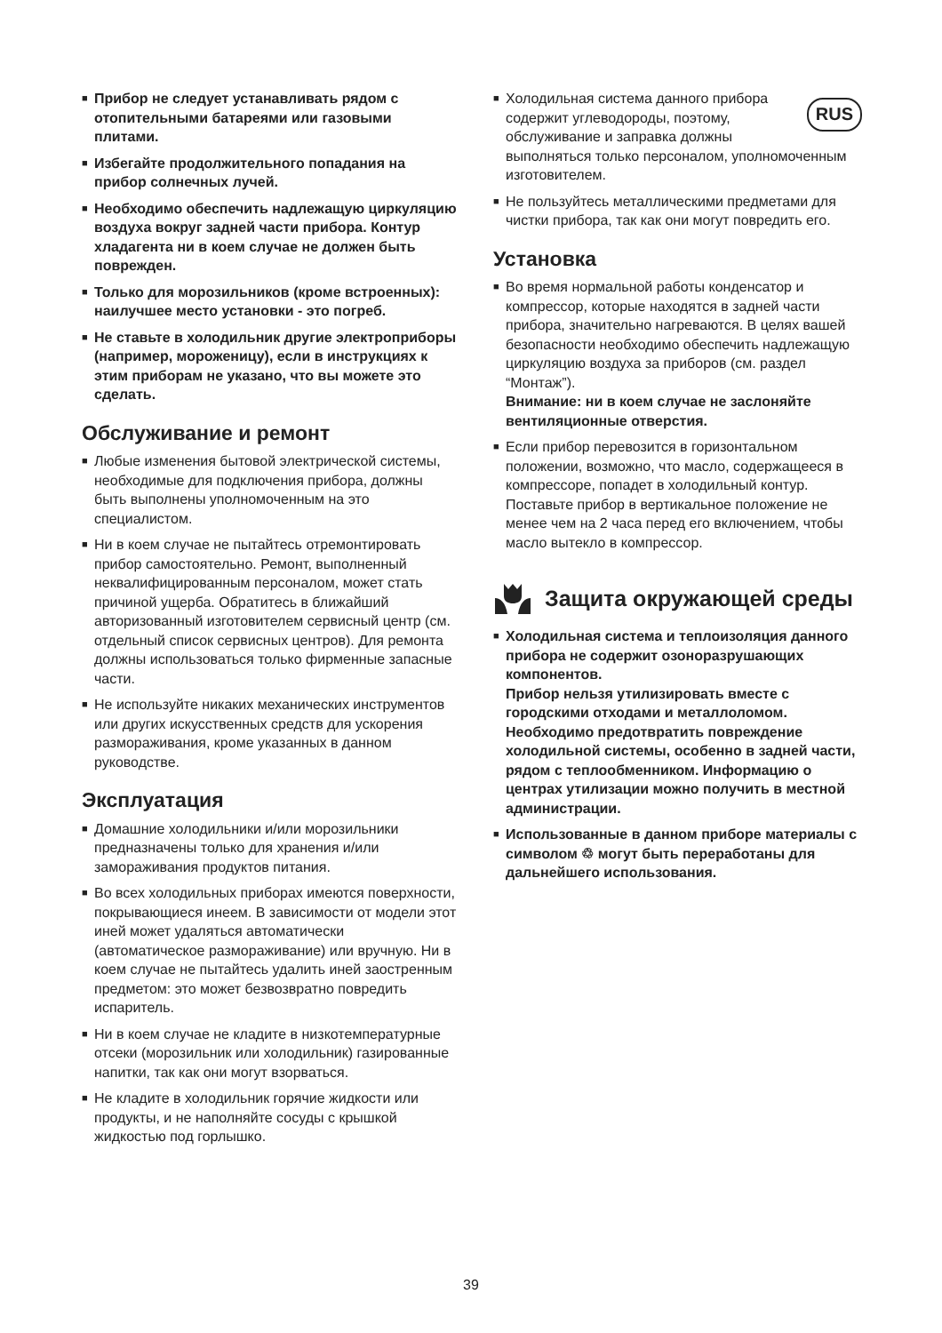■ Прибор не следует устанавливать рядом с отопительными батареями или газовыми плитами.
■ Избегайте продолжительного попадания на прибор солнечных лучей.
■ Необходимо обеспечить надлежащую циркуляцию воздуха вокруг задней части прибора. Контур хладагента ни в коем случае не должен быть поврежден.
■ Только для морозильников (кроме встроенных): наилучшее место установки - это погреб.
■ Не ставьте в холодильник другие электроприборы (например, мороженицу), если в инструкциях к этим приборам не указано, что вы можете это сделать.
Обслуживание и ремонт
■ Любые изменения бытовой электрической системы, необходимые для подключения прибора, должны быть выполнены уполномоченным на это специалистом.
■ Ни в коем случае не пытайтесь отремонтировать прибор самостоятельно. Ремонт, выполненный неквалифицированным персоналом, может стать причиной ущерба. Обратитесь в ближайший авторизованный изготовителем сервисный центр (см. отдельный список сервисных центров). Для ремонта должны использоваться только фирменные запасные части.
■ Не используйте никаких механических инструментов или других искусственных средств для ускорения размораживания, кроме указанных в данном руководстве.
Эксплуатация
■ Домашние холодильники и/или морозильники предназначены только для хранения и/или замораживания продуктов питания.
■ Во всех холодильных приборах имеются поверхности, покрывающиеся инеем. В зависимости от модели этот иней может удаляться автоматически (автоматическое размораживание) или вручную. Ни в коем случае не пытайтесь удалить иней заостренным предметом: это может безвозвратно повредить испаритель.
■ Ни в коем случае не кладите в низкотемпературные отсеки (морозильник или холодильник) газированные напитки, так как они могут взорваться.
■ Не кладите в холодильник горячие жидкости или продукты, и не наполняйте сосуды с крышкой жидкостью под горлышко.
■ RUS Холодильная система данного прибора содержит углеводороды, поэтому, обслуживание и заправка должны выполняться только персоналом, уполномоченным изготовителем.
■ Не пользуйтесь металлическими предметами для чистки прибора, так как они могут повредить его.
Установка
■ Во время нормальной работы конденсатор и компрессор, которые находятся в задней части прибора, значительно нагреваются. В целях вашей безопасности необходимо обеспечить надлежащую циркуляцию воздуха за приборов (см. раздел “Монтаж”).
Внимание: ни в коем случае не заслоняйте вентиляционные отверстия.
■ Если прибор перевозится в горизонтальном положении, возможно, что масло, содержащееся в компрессоре, попадет в холодильный контур. Поставьте прибор в вертикальное положение не менее чем на 2 часа перед его включением, чтобы масло вытекло в компрессор.
Защита окружающей среды
■ Холодильная система и теплоизоляция данного прибора не содержит озоноразрушающих компонентов.
Прибор нельзя утилизировать вместе с городскими отходами и металлоломом. Необходимо предотвратить повреждение холодильной системы, особенно в задней части, рядом с теплообменником. Информацию о центрах утилизации можно получить в местной администрации.
■ Использованные в данном приборе материалы с символом ♲ могут быть переработаны для
дальнейшего использования.
39